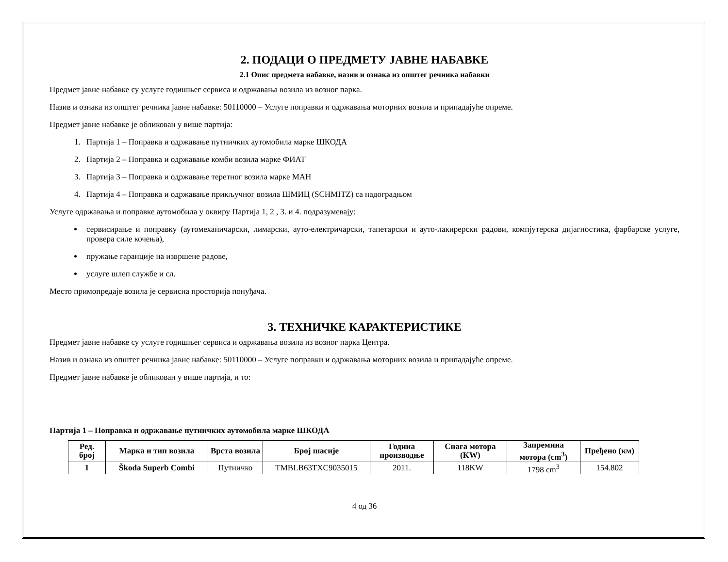2. ПОДАЦИ О ПРЕДМЕТУ ЈАВНЕ НАБАВКЕ
2.1 Опис предмета набавке, назив и ознака из општег речника набавки
Предмет јавне набавке су услуге годишњег сервиса и одржавања возила из возног парка.
Назив и ознака из општег речника јавне набавке: 50110000 – Услуге поправки и одржавања моторних возила и припадајуће опреме.
Предмет јавне набавке је обликован у више партија:
1. Партија 1 – Поправка и одржавање путничких аутомобила марке ШКОДА
2. Партија 2 – Поправка и одржавање комби возила марке ФИАТ
3. Партија 3 – Поправка и одржавање теретног возила марке МАН
4. Партија 4 – Поправка и одржавање прикључног возила ШМИЦ (SCHMITZ) са надоградњом
Услуге одржавања и поправке аутомобила у оквиру Партија 1, 2 , 3. и 4. подразумевају:
сервисирање и поправку (аутомеханичарски, лимарски, ауто-електричарски, тапетарски и ауто-лакирерски радови, компјутерска дијагностика, фарбарске услуге, провера силе кочења),
пружање гаранције на извршене радове,
услуге шлеп службе и сл.
Место примопредаје возила је сервисна просторија понуђача.
3. ТЕХНИЧКЕ КАРАКТЕРИСТИКЕ
Предмет јавне набавке су услуге годишњег сервиса и одржавања возила из возног парка Центра.
Назив и ознака из општег речника јавне набавке: 50110000 – Услуге поправки и одржавања моторних возила и припадајуће опреме.
Предмет јавне набавке је обликован у више партија, и то:
Партија 1 – Поправка и одржавање путничких аутомобила марке ШКОДА
| Ред. број | Марка и тип возила | Врста возила | Број шасије | Година производње | Снага мотора (KW) | Запремина мотора (cm<sup>3</sup>) | Пређено (км) |
| --- | --- | --- | --- | --- | --- | --- | --- |
| 1 | Škoda Superb Combi | Путничко | TMBLB63TXC9035015 | 2011. | 118KW | 1798 cm<sup>3</sup> | 154.802 |
4 од 36